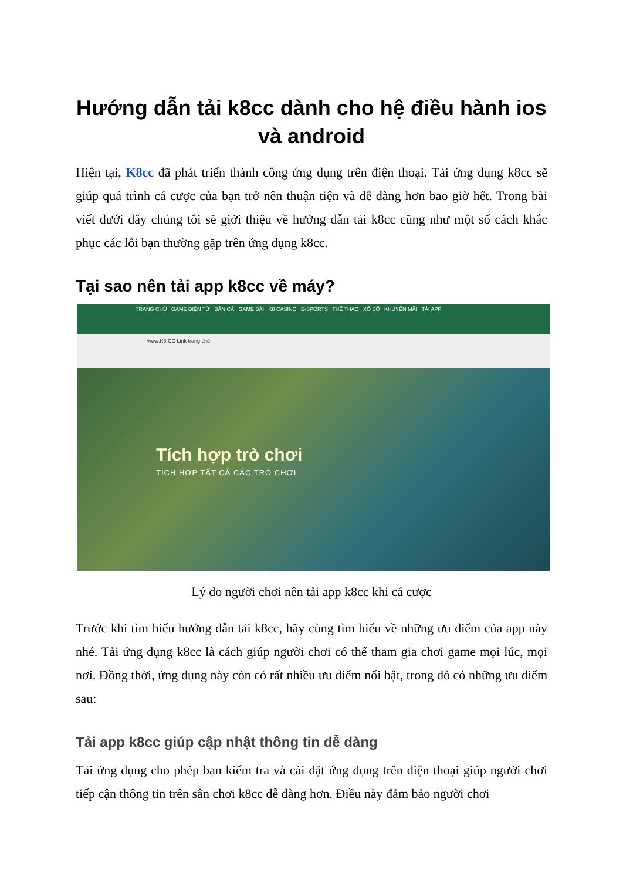Hướng dẫn tải k8cc dành cho hệ điều hành ios và android
Hiện tại, K8cc đã phát triển thành công ứng dụng trên điện thoại. Tải ứng dụng k8cc sẽ giúp quá trình cá cược của bạn trở nên thuận tiện và dễ dàng hơn bao giờ hết. Trong bài viết dưới đây chúng tôi sẽ giới thiệu về hướng dẫn tải k8cc cũng như một số cách khắc phục các lỗi bạn thường gặp trên ứng dụng k8cc.
Tại sao nên tải app k8cc về máy?
TRANG CHỦ GAME ĐIỆN TỬ BẮN CÁ GAME BÀI K8 CASINO E-SPORTS THỂ THAO XỔ SỐ KHUYẾN MÃI TẢI APP
www.K8.CC Link trang chủ
Tích hợp trò chơi
TÍCH HỢP TẤT CẢ CÁC TRÒ CHƠI
Lý do người chơi nên tải app k8cc khi cá cược
Trước khi tìm hiểu hướng dẫn tải k8cc, hãy cùng tìm hiểu về những ưu điểm của app này nhé. Tải ứng dụng k8cc là cách giúp người chơi có thể tham gia chơi game mọi lúc, mọi nơi. Đồng thời, ứng dụng này còn có rất nhiều ưu điểm nổi bật, trong đó có những ưu điểm sau:
Tải app k8cc giúp cập nhật thông tin dễ dàng
Tải ứng dụng cho phép bạn kiểm tra và cài đặt ứng dụng trên điện thoại giúp người chơi tiếp cận thông tin trên sân chơi k8cc dễ dàng hơn. Điều này đảm bảo người chơi